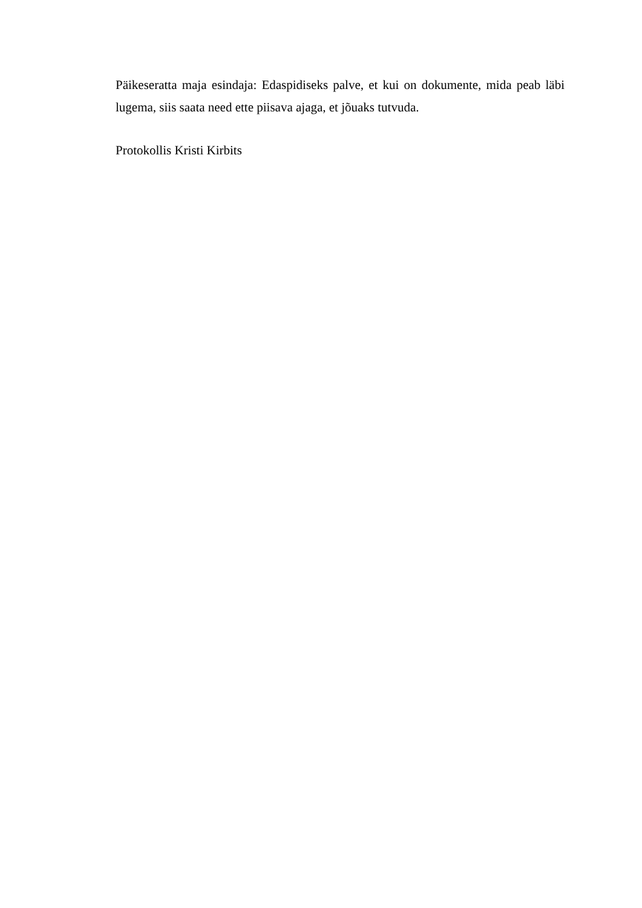Päikeseratta maja esindaja: Edaspidiseks palve, et kui on dokumente, mida peab läbi lugema, siis saata need ette piisava ajaga, et jõuaks tutvuda.
Protokollis Kristi Kirbits